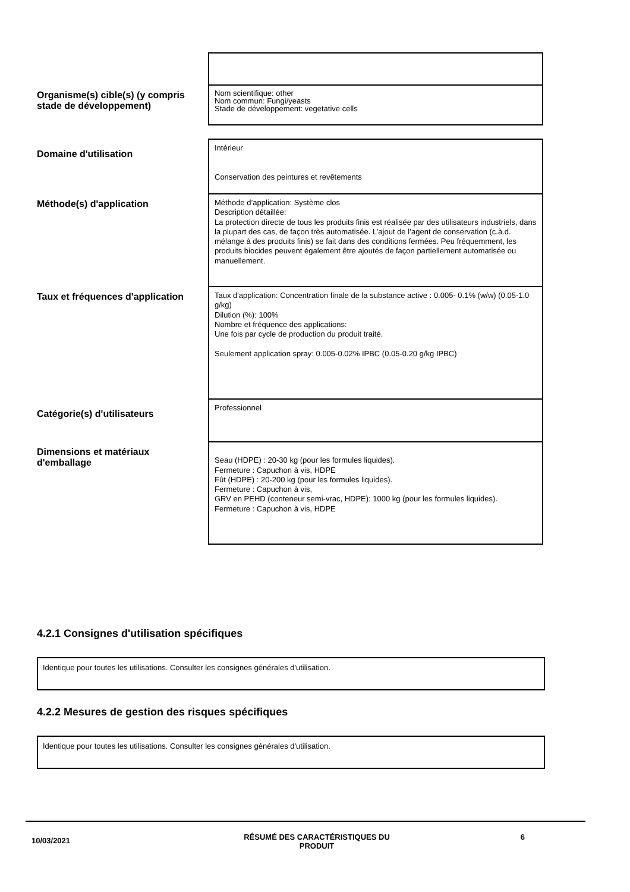| Organisme(s) cible(s) (y compris stade de développement) | Nom scientifique: other Nom commun: Fungi/yeasts Stade de développement: vegetative cells |
| Domaine d'utilisation | Intérieur Conservation des peintures et revêtements |
| Méthode(s) d'application | Méthode d’application: Système clos Description détaillée: La protection directe de tous les produits finis est réalisée par des utilisateurs industriels, dans la plupart des cas, de façon très automatisée. L’ajout de l’agent de conservation (c.à.d. mélange à des produits finis) se fait dans des conditions fermées. Peu fréquemment, les produits biocides peuvent également être ajoutés de façon partiellement automatisée ou manuellement. |
| Taux et fréquences d'application | Taux d'application: Concentration finale de la substance active : 0.005- 0.1% (w/w) (0.05-1.0 g/kg) Dilution (%): 100% Nombre et fréquence des applications: Une fois par cycle de production du produit traité. Seulement application spray: 0.005-0.02% IPBC (0.05-0.20 g/kg IPBC) |
| Catégorie(s) d'utilisateurs | Professionnel |
| Dimensions et matériaux d'emballage | Seau (HDPE) : 20-30 kg (pour les formules liquides). Fermeture : Capuchon à vis, HDPE Fût (HDPE) : 20-200 kg (pour les formules liquides). Fermeture : Capuchon à vis, GRV en PEHD (conteneur semi-vrac, HDPE): 1000 kg (pour les formules liquides). Fermeture : Capuchon à vis, HDPE |
4.2.1 Consignes d'utilisation spécifiques
Identique pour toutes les utilisations. Consulter les consignes générales d'utilisation.
4.2.2 Mesures de gestion des risques spécifiques
Identique pour toutes les utilisations. Consulter les consignes générales d'utilisation.
10/03/2021
RÉSUMÉ DES CARACTÉRISTIQUES DU PRODUIT 6